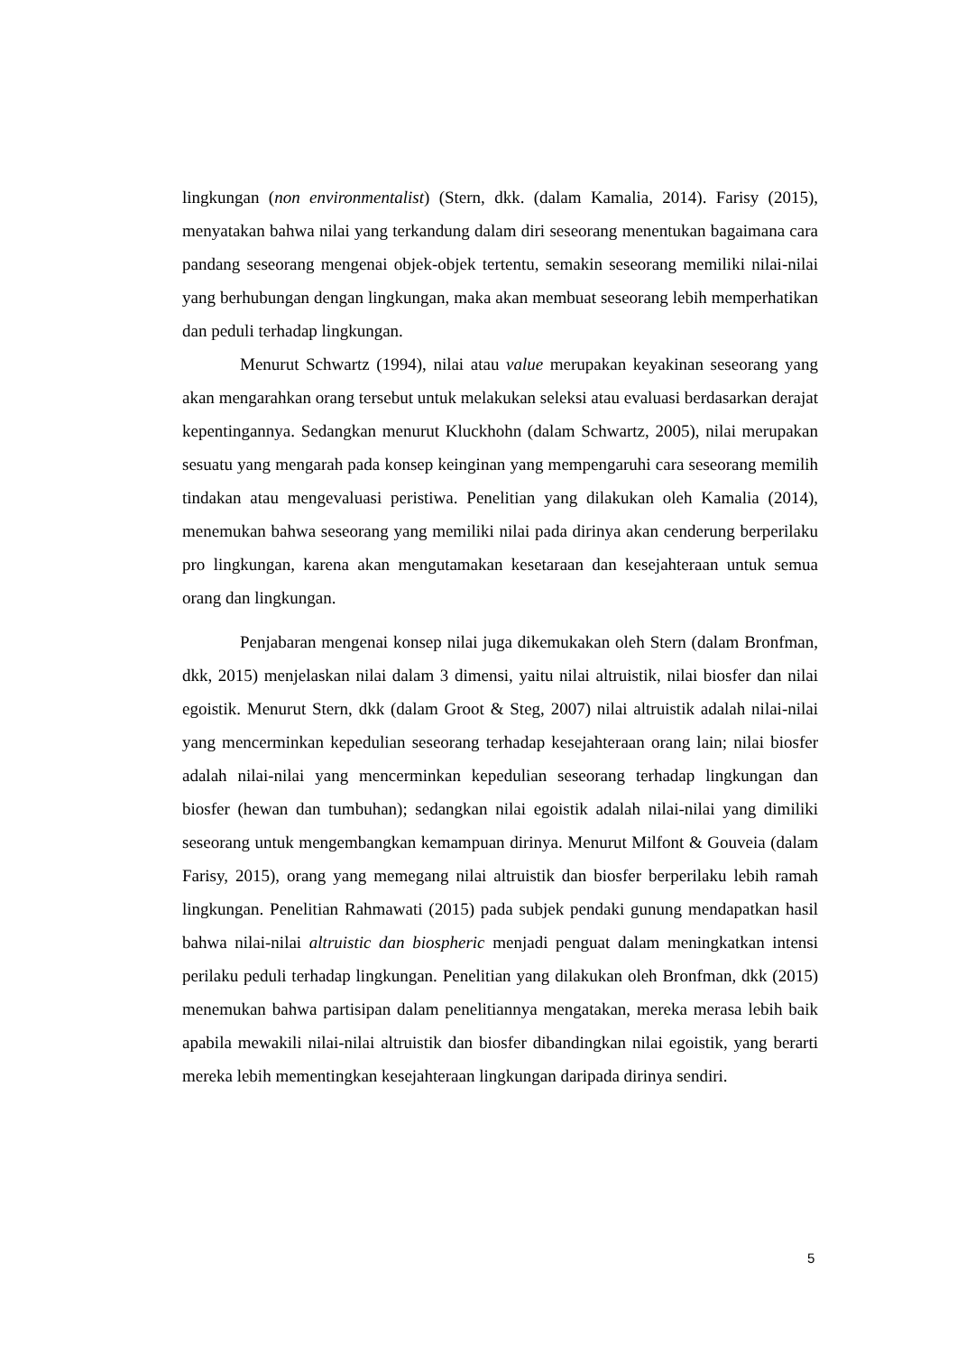lingkungan (non environmentalist) (Stern, dkk. (dalam Kamalia, 2014). Farisy (2015), menyatakan bahwa nilai yang terkandung dalam diri seseorang menentukan bagaimana cara pandang seseorang mengenai objek-objek tertentu, semakin seseorang memiliki nilai-nilai yang berhubungan dengan lingkungan, maka akan membuat seseorang lebih memperhatikan dan peduli terhadap lingkungan.
Menurut Schwartz (1994), nilai atau value merupakan keyakinan seseorang yang akan mengarahkan orang tersebut untuk melakukan seleksi atau evaluasi berdasarkan derajat kepentingannya. Sedangkan menurut Kluckhohn (dalam Schwartz, 2005), nilai merupakan sesuatu yang mengarah pada konsep keinginan yang mempengaruhi cara seseorang memilih tindakan atau mengevaluasi peristiwa. Penelitian yang dilakukan oleh Kamalia (2014), menemukan bahwa seseorang yang memiliki nilai pada dirinya akan cenderung berperilaku pro lingkungan, karena akan mengutamakan kesetaraan dan kesejahteraan untuk semua orang dan lingkungan.
Penjabaran mengenai konsep nilai juga dikemukakan oleh Stern (dalam Bronfman, dkk, 2015) menjelaskan nilai dalam 3 dimensi, yaitu nilai altruistik, nilai biosfer dan nilai egoistik. Menurut Stern, dkk (dalam Groot & Steg, 2007) nilai altruistik adalah nilai-nilai yang mencerminkan kepedulian seseorang terhadap kesejahteraan orang lain; nilai biosfer adalah nilai-nilai yang mencerminkan kepedulian seseorang terhadap lingkungan dan biosfer (hewan dan tumbuhan); sedangkan nilai egoistik adalah nilai-nilai yang dimiliki seseorang untuk mengembangkan kemampuan dirinya. Menurut Milfont & Gouveia (dalam Farisy, 2015), orang yang memegang nilai altruistik dan biosfer berperilaku lebih ramah lingkungan. Penelitian Rahmawati (2015) pada subjek pendaki gunung mendapatkan hasil bahwa nilai-nilai altruistic dan biospheric menjadi penguat dalam meningkatkan intensi perilaku peduli terhadap lingkungan. Penelitian yang dilakukan oleh Bronfman, dkk (2015) menemukan bahwa partisipan dalam penelitiannya mengatakan, mereka merasa lebih baik apabila mewakili nilai-nilai altruistik dan biosfer dibandingkan nilai egoistik, yang berarti mereka lebih mementingkan kesejahteraan lingkungan daripada dirinya sendiri.
5